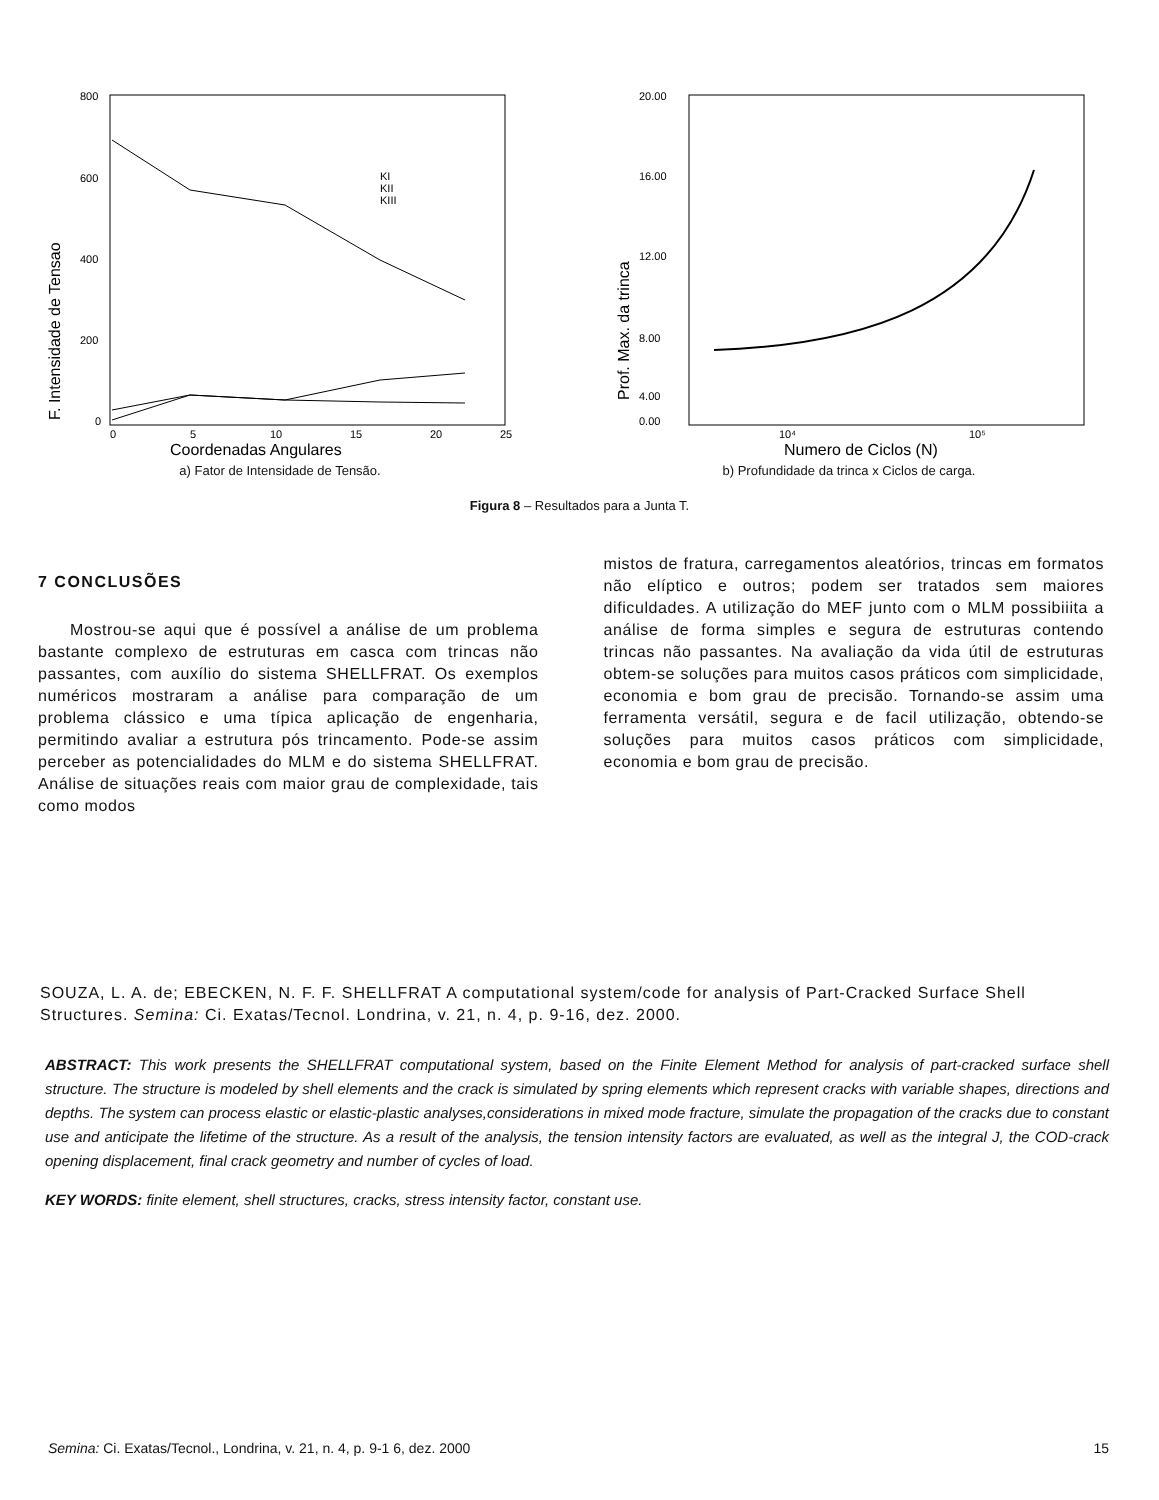800
600
400
200
0
0
5
10
15
20
25
KI
KII
KIII
Coordenadas Angulares
F. Intensidade de Tensao
a) Fator de Intensidade de Tensão.
20.00
16.00
12.00
8.00
4.00
0.00
10⁴
10⁵
Numero de Ciclos (N)
Prof. Max. da trinca
b) Profundidade da trinca x Ciclos de carga.
Figura 8 – Resultados para a Junta T.
7 CONCLUSÕES
Mostrou-se aqui que é possível a análise de um problema bastante complexo de estruturas em casca com trincas não passantes, com auxílio do sistema SHELLFRAT. Os exemplos numéricos mostraram a análise para comparação de um problema clássico e uma típica aplicação de engenharia, permitindo avaliar a estrutura pós trincamento. Pode-se assim perceber as potencialidades do MLM e do sistema SHELLFRAT. Análise de situações reais com maior grau de complexidade, tais como modos
mistos de fratura, carregamentos aleatórios, trincas em formatos não elíptico e outros; podem ser tratados sem maiores dificuldades. A utilização do MEF junto com o MLM possibiiita a análise de forma simples e segura de estruturas contendo trincas não passantes. Na avaliação da vida útil de estruturas obtem-se soluções para muitos casos práticos com simplicidade, economia e bom grau de precisão. Tornando-se assim uma ferramenta versátil, segura e de facil utilização, obtendo-se soluções para muitos casos práticos com simplicidade, economia e bom grau de precisão.
SOUZA, L. A. de; EBECKEN, N. F. F. SHELLFRAT A computational system/code for analysis of Part-Cracked Surface Shell Structures. Semina: Ci. Exatas/Tecnol. Londrina, v. 21, n. 4, p. 9-16, dez. 2000.
ABSTRACT: This work presents the SHELLFRAT computational system, based on the Finite Element Method for analysis of part-cracked surface shell structure. The structure is modeled by shell elements and the crack is simulated by spring elements which represent cracks with variable shapes, directions and depths. The system can process elastic or elastic-plastic analyses,considerations in mixed mode fracture, simulate the propagation of the cracks due to constant use and anticipate the lifetime of the structure. As a result of the analysis, the tension intensity factors are evaluated, as well as the integral J, the COD-crack opening displacement, final crack geometry and number of cycles of load.
KEY WORDS: finite element, shell structures, cracks, stress intensity factor, constant use.
Semina: Ci. Exatas/Tecnol., Londrina, v. 21, n. 4, p. 9-1 6, dez. 2000 15